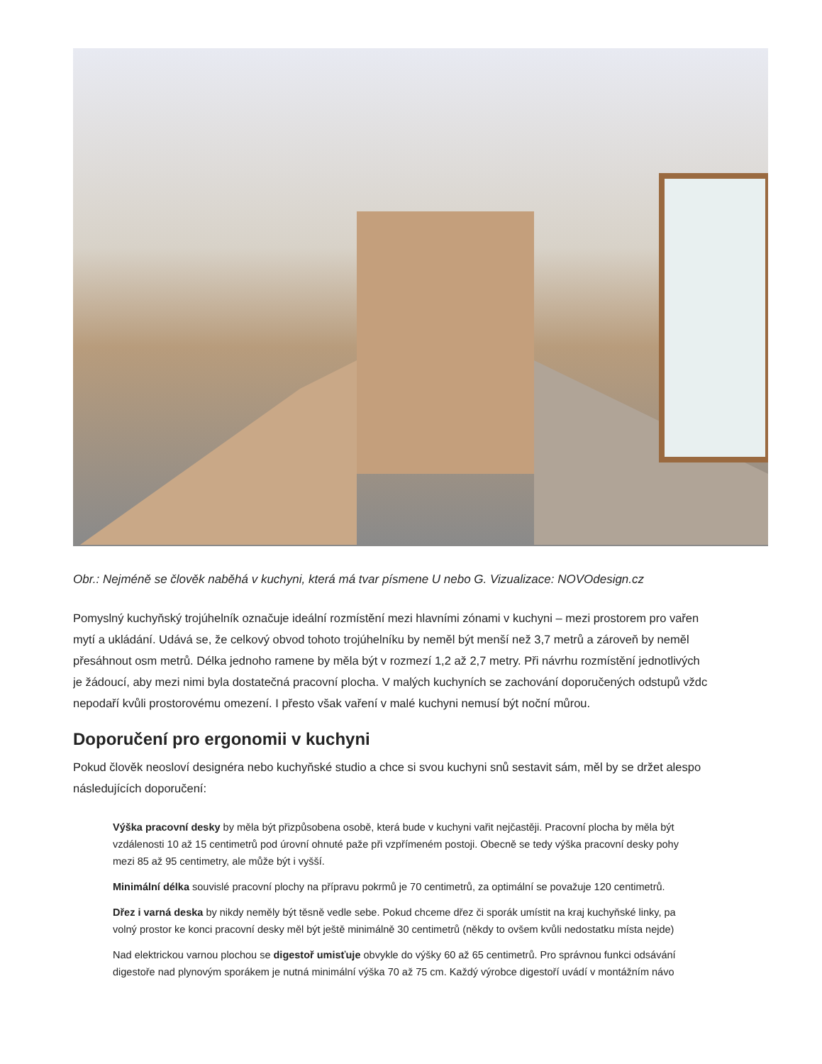Obr.: Nejméně se člověk naběhá v kuchyni, která má tvar písmene U nebo G. Vizualizace: NOVOdesign.cz
Pomyslný kuchyňský trojúhelník označuje ideální rozmístění mezi hlavními zónami v kuchyni – mezi prostorem pro vařen
mytí a ukládání. Udává se, že celkový obvod tohoto trojúhelníku by neměl být menší než 3,7 metrů a zároveň by neměl
přesáhnout osm metrů. Délka jednoho ramene by měla být v rozmezí 1,2 až 2,7 metry. Při návrhu rozmístění jednotlivých
je žádoucí, aby mezi nimi byla dostatečná pracovní plocha. V malých kuchyních se zachování doporučených odstupů vždc
nepodaří kvůli prostorovému omezení. I přesto však vaření v malé kuchyni nemusí být noční můrou.
Doporučení pro ergonomii v kuchyni
Pokud člověk neosloví designéra nebo kuchyňské studio a chce si svou kuchyni snů sestavit sám, měl by se držet alespo
následujících doporučení:
Výška pracovní desky by měla být přizpůsobena osobě, která bude v kuchyni vařit nejčastěji. Pracovní plocha by měla být
vzdálenosti 10 až 15 centimetrů pod úrovní ohnuté paže při vzpřímeném postoji. Obecně se tedy výška pracovní desky pohy
mezi 85 až 95 centimetry, ale může být i vyšší.
Minimální délka souvislé pracovní plochy na přípravu pokrmů je 70 centimetrů, za optimální se považuje 120 centimetrů.
Dřez i varná deska by nikdy neměly být těsně vedle sebe. Pokud chceme dřez či sporák umístit na kraj kuchyňské linky, pa
volný prostor ke konci pracovní desky měl být ještě minimálně 30 centimetrů (někdy to ovšem kvůli nedostatku místa nejde)
Nad elektrickou varnou plochou se digestoř umisťuje obvykle do výšky 60 až 65 centimetrů. Pro správnou funkci odsávání
digestoře nad plynovým sporákem je nutná minimální výška 70 až 75 cm. Každý výrobce digestoří uvádí v montážním návo